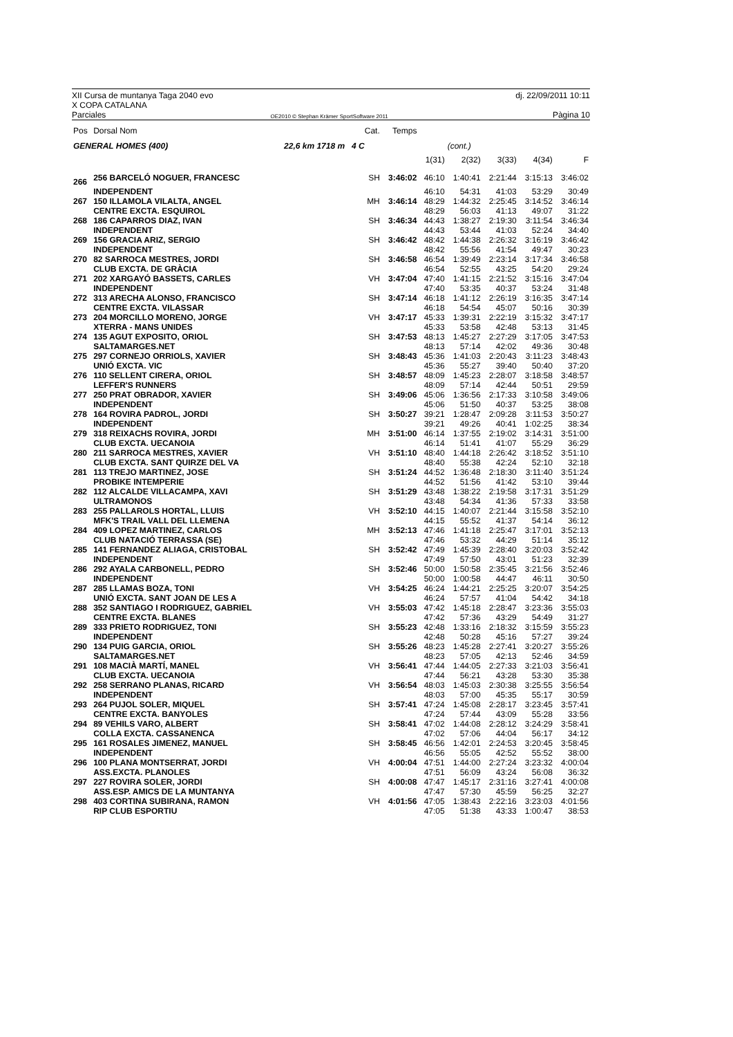XII Cursa de muntanya Taga 2040 evo
X COPA CATALANA
dj. 22/09/2011 10:11
Parciales OE2010 © Stephan Krämer SportSoftware 2011 Pàgina 10
| Pos | Dorsal Nom | Cat. | Temps | | | | | |
| --- | --- | --- | --- | --- | --- | --- | --- | --- |
| GENERAL HOMES (400) | | 22,6 km 1718 m 4 C | | | (cont.) | | | |
| | | | | 1(31) | 2(32) | 3(33) | 4(34) | F |
| 266 | 256 BARCELÓ NOGUER, FRANCESC | SH | 3:46:02 | 46:10 | 1:40:41 | 2:21:44 | 3:15:13 | 3:46:02 |
| | INDEPENDENT | | | 46:10 | 54:31 | 41:03 | 53:29 | 30:49 |
| 267 | 150 ILLAMOLA VILALTA, ANGEL | MH | 3:46:14 | 48:29 | 1:44:32 | 2:25:45 | 3:14:52 | 3:46:14 |
| | CENTRE EXCTA. ESQUIROL | | | 48:29 | 56:03 | 41:13 | 49:07 | 31:22 |
| 268 | 186 CAPARROS DIAZ, IVAN | SH | 3:46:34 | 44:43 | 1:38:27 | 2:19:30 | 3:11:54 | 3:46:34 |
| | INDEPENDENT | | | 44:43 | 53:44 | 41:03 | 52:24 | 34:40 |
| 269 | 156 GRACIA ARIZ, SERGIO | SH | 3:46:42 | 48:42 | 1:44:38 | 2:26:32 | 3:16:19 | 3:46:42 |
| | INDEPENDENT | | | 48:42 | 55:56 | 41:54 | 49:47 | 30:23 |
| 270 | 82 SARROCA MESTRES, JORDI | SH | 3:46:58 | 46:54 | 1:39:49 | 2:23:14 | 3:17:34 | 3:46:58 |
| | CLUB EXCTA. DE GRÀCIA | | | 46:54 | 52:55 | 43:25 | 54:20 | 29:24 |
| 271 | 202 XARGAYÓ BASSETS, CARLES | VH | 3:47:04 | 47:40 | 1:41:15 | 2:21:52 | 3:15:16 | 3:47:04 |
| | INDEPENDENT | | | 47:40 | 53:35 | 40:37 | 53:24 | 31:48 |
| 272 | 313 ARECHA ALONSO, FRANCISCO | SH | 3:47:14 | 46:18 | 1:41:12 | 2:26:19 | 3:16:35 | 3:47:14 |
| | CENTRE EXCTA. VILASSAR | | | 46:18 | 54:54 | 45:07 | 50:16 | 30:39 |
| 273 | 204 MORCILLO MORENO, JORGE | VH | 3:47:17 | 45:33 | 1:39:31 | 2:22:19 | 3:15:32 | 3:47:17 |
| | XTERRA - MANS UNIDES | | | 45:33 | 53:58 | 42:48 | 53:13 | 31:45 |
| 274 | 135 AGUT EXPOSITO, ORIOL | SH | 3:47:53 | 48:13 | 1:45:27 | 2:27:29 | 3:17:05 | 3:47:53 |
| | SALTAMARGES.NET | | | 48:13 | 57:14 | 42:02 | 49:36 | 30:48 |
| 275 | 297 CORNEJO ORRIOLS, XAVIER | SH | 3:48:43 | 45:36 | 1:41:03 | 2:20:43 | 3:11:23 | 3:48:43 |
| | UNIÓ EXCTA. VIC | | | 45:36 | 55:27 | 39:40 | 50:40 | 37:20 |
| 276 | 110 SELLENT CIRERA, ORIOL | SH | 3:48:57 | 48:09 | 1:45:23 | 2:28:07 | 3:18:58 | 3:48:57 |
| | LEFFER'S RUNNERS | | | 48:09 | 57:14 | 42:44 | 50:51 | 29:59 |
| 277 | 250 PRAT OBRADOR, XAVIER | SH | 3:49:06 | 45:06 | 1:36:56 | 2:17:33 | 3:10:58 | 3:49:06 |
| | INDEPENDENT | | | 45:06 | 51:50 | 40:37 | 53:25 | 38:08 |
| 278 | 164 ROVIRA PADROL, JORDI | SH | 3:50:27 | 39:21 | 1:28:47 | 2:09:28 | 3:11:53 | 3:50:27 |
| | INDEPENDENT | | | 39:21 | 49:26 | 40:41 | 1:02:25 | 38:34 |
| 279 | 318 REIXACHS ROVIRA, JORDI | MH | 3:51:00 | 46:14 | 1:37:55 | 2:19:02 | 3:14:31 | 3:51:00 |
| | CLUB EXCTA. UECANOIA | | | 46:14 | 51:41 | 41:07 | 55:29 | 36:29 |
| 280 | 211 SARROCA MESTRES, XAVIER | VH | 3:51:10 | 48:40 | 1:44:18 | 2:26:42 | 3:18:52 | 3:51:10 |
| | CLUB EXCTA. SANT QUIRZE DEL VA | | | 48:40 | 55:38 | 42:24 | 52:10 | 32:18 |
| 281 | 113 TREJO MARTINEZ, JOSE | SH | 3:51:24 | 44:52 | 1:36:48 | 2:18:30 | 3:11:40 | 3:51:24 |
| | PROBIKE INTEMPERIE | | | 44:52 | 51:56 | 41:42 | 53:10 | 39:44 |
| 282 | 112 ALCALDE VILLACAMPA, XAVI | SH | 3:51:29 | 43:48 | 1:38:22 | 2:19:58 | 3:17:31 | 3:51:29 |
| | ULTRAMONOS | | | 43:48 | 54:34 | 41:36 | 57:33 | 33:58 |
| 283 | 255 PALLAROLS HORTAL, LLUIS | VH | 3:52:10 | 44:15 | 1:40:07 | 2:21:44 | 3:15:58 | 3:52:10 |
| | MFK'S TRAIL VALL DEL LLEMENA | | | 44:15 | 55:52 | 41:37 | 54:14 | 36:12 |
| 284 | 409 LOPEZ MARTINEZ, CARLOS | MH | 3:52:13 | 47:46 | 1:41:18 | 2:25:47 | 3:17:01 | 3:52:13 |
| | CLUB NATACIÓ TERRASSA (SE) | | | 47:46 | 53:32 | 44:29 | 51:14 | 35:12 |
| 285 | 141 FERNANDEZ ALIAGA, CRISTOBAL | SH | 3:52:42 | 47:49 | 1:45:39 | 2:28:40 | 3:20:03 | 3:52:42 |
| | INDEPENDENT | | | 47:49 | 57:50 | 43:01 | 51:23 | 32:39 |
| 286 | 292 AYALA CARBONELL, PEDRO | SH | 3:52:46 | 50:00 | 1:50:58 | 2:35:45 | 3:21:56 | 3:52:46 |
| | INDEPENDENT | | | 50:00 | 1:00:58 | 44:47 | 46:11 | 30:50 |
| 287 | 285 LLAMAS BOZA, TONI | VH | 3:54:25 | 46:24 | 1:44:21 | 2:25:25 | 3:20:07 | 3:54:25 |
| | UNIÓ EXCTA. SANT JOAN DE LES A | | | 46:24 | 57:57 | 41:04 | 54:42 | 34:18 |
| 288 | 352 SANTIAGO I RODRIGUEZ, GABRIEL | VH | 3:55:03 | 47:42 | 1:45:18 | 2:28:47 | 3:23:36 | 3:55:03 |
| | CENTRE EXCTA. BLANES | | | 47:42 | 57:36 | 43:29 | 54:49 | 31:27 |
| 289 | 333 PRIETO RODRIGUEZ, TONI | SH | 3:55:23 | 42:48 | 1:33:16 | 2:18:32 | 3:15:59 | 3:55:23 |
| | INDEPENDENT | | | 42:48 | 50:28 | 45:16 | 57:27 | 39:24 |
| 290 | 134 PUIG GARCIA, ORIOL | SH | 3:55:26 | 48:23 | 1:45:28 | 2:27:41 | 3:20:27 | 3:55:26 |
| | SALTAMARGES.NET | | | 48:23 | 57:05 | 42:13 | 52:46 | 34:59 |
| 291 | 108 MACIÀ MARTÍ, MANEL | VH | 3:56:41 | 47:44 | 1:44:05 | 2:27:33 | 3:21:03 | 3:56:41 |
| | CLUB EXCTA. UECANOIA | | | 47:44 | 56:21 | 43:28 | 53:30 | 35:38 |
| 292 | 258 SERRANO PLANAS, RICARD | VH | 3:56:54 | 48:03 | 1:45:03 | 2:30:38 | 3:25:55 | 3:56:54 |
| | INDEPENDENT | | | 48:03 | 57:00 | 45:35 | 55:17 | 30:59 |
| 293 | 264 PUJOL SOLER, MIQUEL | SH | 3:57:41 | 47:24 | 1:45:08 | 2:28:17 | 3:23:45 | 3:57:41 |
| | CENTRE EXCTA. BANYOLES | | | 47:24 | 57:44 | 43:09 | 55:28 | 33:56 |
| 294 | 89 VEHILS VARO, ALBERT | SH | 3:58:41 | 47:02 | 1:44:08 | 2:28:12 | 3:24:29 | 3:58:41 |
| | COLLA EXCTA. CASSANENCA | | | 47:02 | 57:06 | 44:04 | 56:17 | 34:12 |
| 295 | 161 ROSALES JIMENEZ, MANUEL | SH | 3:58:45 | 46:56 | 1:42:01 | 2:24:53 | 3:20:45 | 3:58:45 |
| | INDEPENDENT | | | 46:56 | 55:05 | 42:52 | 55:52 | 38:00 |
| 296 | 100 PLANA MONTSERRAT, JORDI | VH | 4:00:04 | 47:51 | 1:44:00 | 2:27:24 | 3:23:32 | 4:00:04 |
| | ASS.EXCTA. PLANOLES | | | 47:51 | 56:09 | 43:24 | 56:08 | 36:32 |
| 297 | 227 ROVIRA SOLER, JORDI | SH | 4:00:08 | 47:47 | 1:45:17 | 2:31:16 | 3:27:41 | 4:00:08 |
| | ASS.ESP. AMICS DE LA MUNTANYA | | | 47:47 | 57:30 | 45:59 | 56:25 | 32:27 |
| 298 | 403 CORTINA SUBIRANA, RAMON | VH | 4:01:56 | 47:05 | 1:38:43 | 2:22:16 | 3:23:03 | 4:01:56 |
| | RIP CLUB ESPORTIU | | | 47:05 | 51:38 | 43:33 | 1:00:47 | 38:53 |